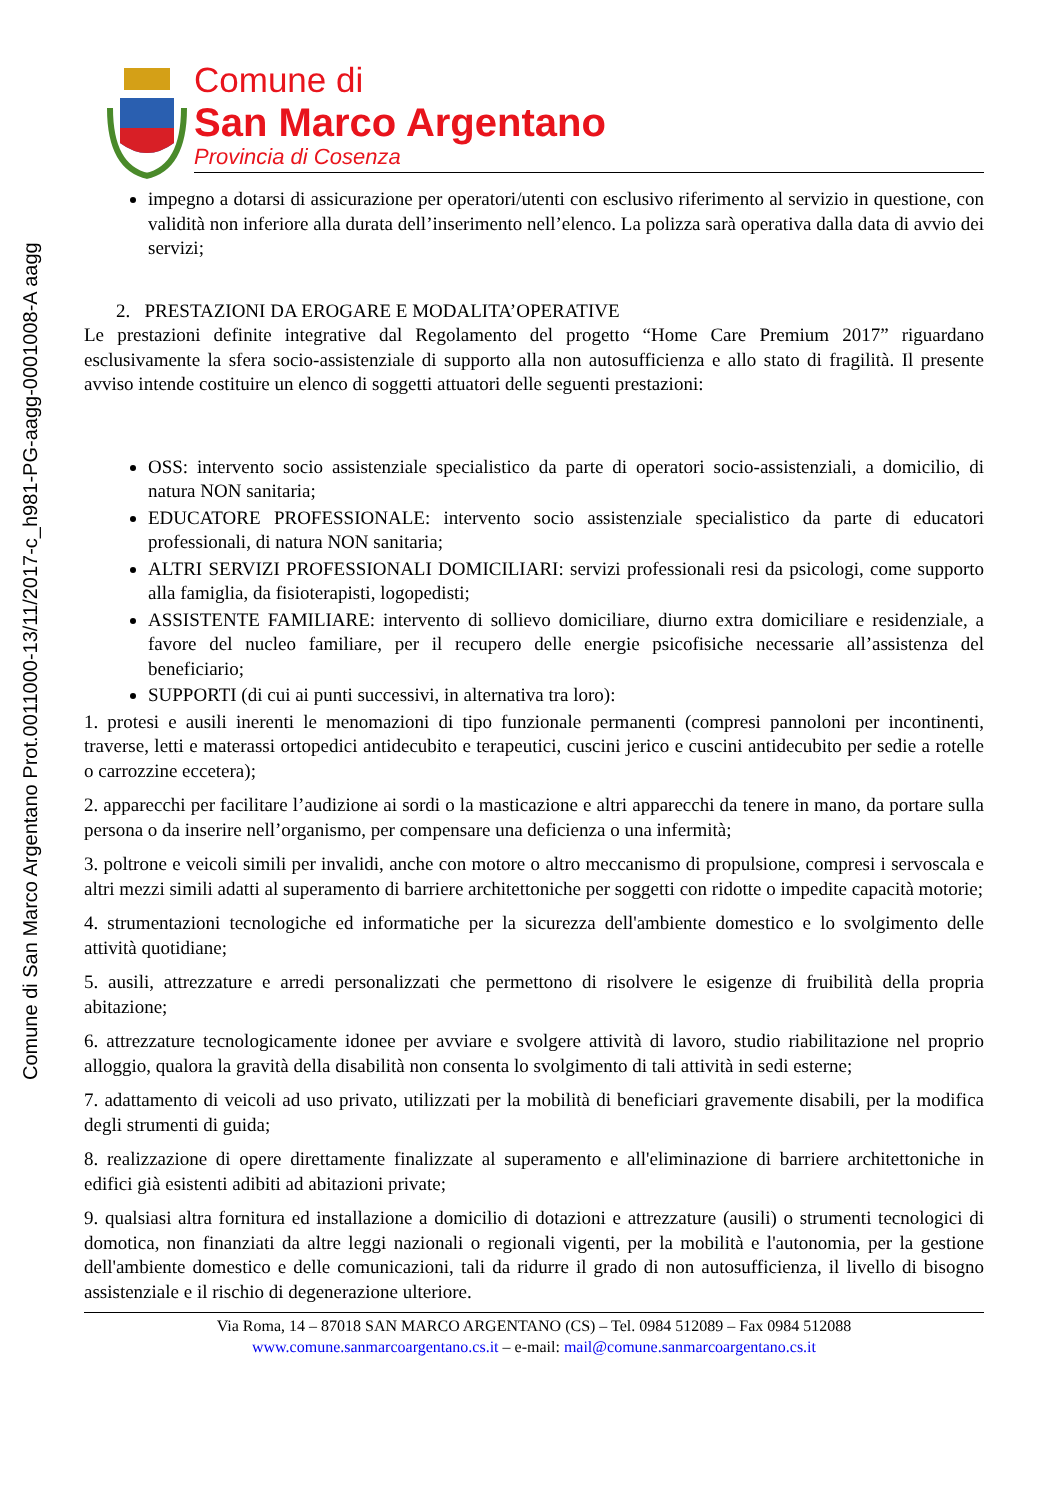Comune di San Marco Argentano Prot.0011000-13/11/2017-c_h981-PG-aagg-0001008-A aagg
Comune di
San Marco Argentano
Provincia di Cosenza
impegno a dotarsi di assicurazione per operatori/utenti con esclusivo riferimento al servizio in questione, con validità non inferiore alla durata dell’inserimento nell’elenco. La polizza sarà operativa dalla data di avvio dei servizi;
2. PRESTAZIONI DA EROGARE E MODALITA’OPERATIVE
Le prestazioni definite integrative dal Regolamento del progetto “Home Care Premium 2017” riguardano esclusivamente la sfera socio-assistenziale di supporto alla non autosufficienza e allo stato di fragilità. Il presente avviso intende costituire un elenco di soggetti attuatori delle seguenti prestazioni:
OSS: intervento socio assistenziale specialistico da parte di operatori socio-assistenziali, a domicilio, di natura NON sanitaria;
EDUCATORE PROFESSIONALE: intervento socio assistenziale specialistico da parte di educatori professionali, di natura NON sanitaria;
ALTRI SERVIZI PROFESSIONALI DOMICILIARI: servizi professionali resi da psicologi, come supporto alla famiglia, da fisioterapisti, logopedisti;
ASSISTENTE FAMILIARE: intervento di sollievo domiciliare, diurno extra domiciliare e residenziale, a favore del nucleo familiare, per il recupero delle energie psicofisiche necessarie all’assistenza del beneficiario;
SUPPORTI (di cui ai punti successivi, in alternativa tra loro):
1. protesi e ausili inerenti le menomazioni di tipo funzionale permanenti (compresi pannoloni per incontinenti, traverse, letti e materassi ortopedici antidecubito e terapeutici, cuscini jerico e cuscini antidecubito per sedie a rotelle o carrozzine eccetera);
2. apparecchi per facilitare l’audizione ai sordi o la masticazione e altri apparecchi da tenere in mano, da portare sulla persona o da inserire nell’organismo, per compensare una deficienza o una infermità;
3. poltrone e veicoli simili per invalidi, anche con motore o altro meccanismo di propulsione, compresi i servoscala e altri mezzi simili adatti al superamento di barriere architettoniche per soggetti con ridotte o impedite capacità motorie;
4. strumentazioni tecnologiche ed informatiche per la sicurezza dell'ambiente domestico e lo svolgimento delle attività quotidiane;
5. ausili, attrezzature e arredi personalizzati che permettono di risolvere le esigenze di fruibilità della propria abitazione;
6. attrezzature tecnologicamente idonee per avviare e svolgere attività di lavoro, studio riabilitazione nel proprio alloggio, qualora la gravità della disabilità non consenta lo svolgimento di tali attività in sedi esterne;
7. adattamento di veicoli ad uso privato, utilizzati per la mobilità di beneficiari gravemente disabili, per la modifica degli strumenti di guida;
8. realizzazione di opere direttamente finalizzate al superamento e all'eliminazione di barriere architettoniche in edifici già esistenti adibiti ad abitazioni private;
9. qualsiasi altra fornitura ed installazione a domicilio di dotazioni e attrezzature (ausili) o strumenti tecnologici di domotica, non finanziati da altre leggi nazionali o regionali vigenti, per la mobilità e l'autonomia, per la gestione dell'ambiente domestico e delle comunicazioni, tali da ridurre il grado di non autosufficienza, il livello di bisogno assistenziale e il rischio di degenerazione ulteriore.
Via Roma, 14 – 87018 SAN MARCO ARGENTANO (CS) – Tel. 0984 512089 – Fax 0984 512088
www.comune.sanmarcoargentano.cs.it – e-mail: mail@comune.sanmarcoargentano.cs.it